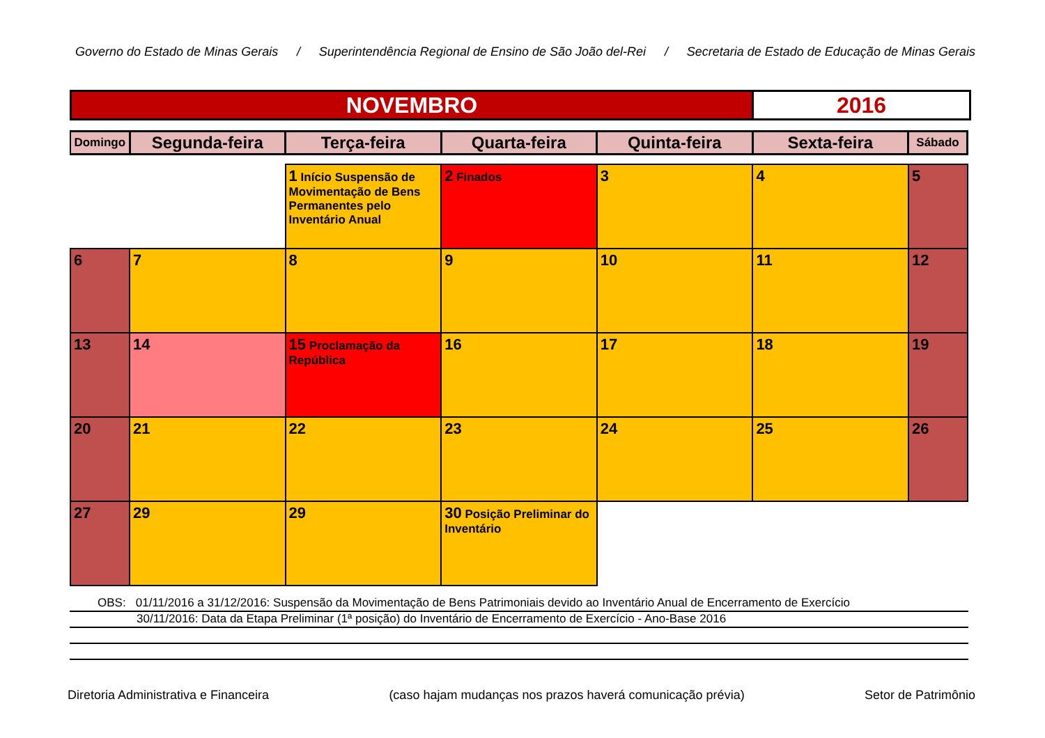Governo do Estado de Minas Gerais / Superintendência Regional de Ensino de São João del-Rei / Secretaria de Estado de Educação de Minas Gerais
NOVEMBRO 2016
| Domingo | Segunda-feira | Terça-feira | Quarta-feira | Quinta-feira | Sexta-feira | Sábado |
| --- | --- | --- | --- | --- | --- | --- |
| | | 1 Início Suspensão de Movimentação de Bens Permanentes pelo Inventário Anual | 2 Finados | 3 | 4 | 5 |
| 6 | 7 | 8 | 9 | 10 | 11 | 12 |
| 13 | 14 | 15 Proclamação da República | 16 | 17 | 18 | 19 |
| 20 | 21 | 22 | 23 | 24 | 25 | 26 |
| 27 | 29 | 29 | 30 Posição Preliminar do Inventário | | | |
OBS: 01/11/2016 a 31/12/2016: Suspensão da Movimentação de Bens Patrimoniais devido ao Inventário Anual de Encerramento de Exercício
30/11/2016: Data da Etapa Preliminar (1ª posição) do Inventário de Encerramento de Exercício - Ano-Base 2016
Diretoria Administrativa e Financeira (caso hajam mudanças nos prazos haverá comunicação prévia) Setor de Patrimônio